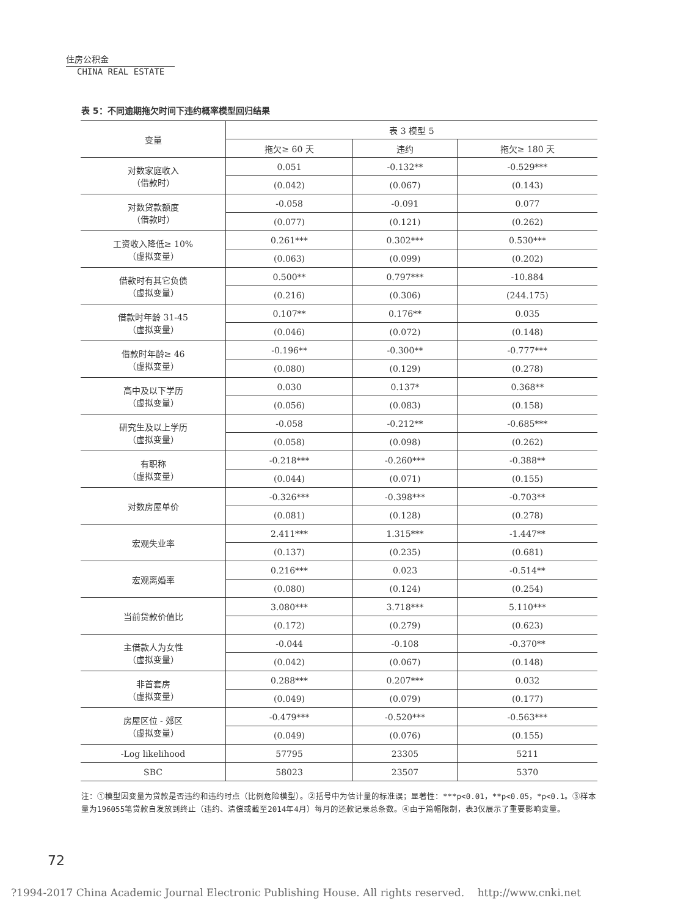住房公积金
CHINA REAL ESTATE
表 5：不同逾期拖欠时间下违约概率模型回归结果
| 变量 | 表 3 模型 5 | | |
| --- | --- | --- | --- |
| | 拖欠≥ 60 天 | 违约 | 拖欠≥ 180 天 |
| 对数家庭收入 （借款时） | 0.051 | -0.132** | -0.529*** |
| | (0.042) | (0.067) | (0.143) |
| 对数贷款额度 （借款时） | -0.058 | -0.091 | 0.077 |
| | (0.077) | (0.121) | (0.262) |
| 工资收入降低≥ 10% （虚拟变量） | 0.261*** | 0.302*** | 0.530*** |
| | (0.063) | (0.099) | (0.202) |
| 借款时有其它负债 （虚拟变量） | 0.500** | 0.797*** | -10.884 |
| | (0.216) | (0.306) | (244.175) |
| 借款时年龄 31-45 （虚拟变量） | 0.107** | 0.176** | 0.035 |
| | (0.046) | (0.072) | (0.148) |
| 借款时年龄≥ 46 （虚拟变量） | -0.196** | -0.300** | -0.777*** |
| | (0.080) | (0.129) | (0.278) |
| 高中及以下学历 （虚拟变量） | 0.030 | 0.137* | 0.368** |
| | (0.056) | (0.083) | (0.158) |
| 研究生及以上学历 （虚拟变量） | -0.058 | -0.212** | -0.685*** |
| | (0.058) | (0.098) | (0.262) |
| 有职称 （虚拟变量） | -0.218*** | -0.260*** | -0.388** |
| | (0.044) | (0.071) | (0.155) |
| 对数房屋单价 | -0.326*** | -0.398*** | -0.703** |
| | (0.081) | (0.128) | (0.278) |
| 宏观失业率 | 2.411*** | 1.315*** | -1.447** |
| | (0.137) | (0.235) | (0.681) |
| 宏观离婚率 | 0.216*** | 0.023 | -0.514** |
| | (0.080) | (0.124) | (0.254) |
| 当前贷款价值比 | 3.080*** | 3.718*** | 5.110*** |
| | (0.172) | (0.279) | (0.623) |
| 主借款人为女性 （虚拟变量） | -0.044 | -0.108 | -0.370** |
| | (0.042) | (0.067) | (0.148) |
| 非首套房 （虚拟变量） | 0.288*** | 0.207*** | 0.032 |
| | (0.049) | (0.079) | (0.177) |
| 房屋区位 - 郊区 （虚拟变量） | -0.479*** | -0.520*** | -0.563*** |
| | (0.049) | (0.076) | (0.155) |
| -Log likelihood | 57795 | 23305 | 5211 |
| SBC | 58023 | 23507 | 5370 |
注：①模型因变量为贷款是否违约和违约时点（比例危险模型）。②括号中为估计量的标准误；显著性：***p<0.01，**p<0.05，*p<0.1。③样本量为196055笔贷款自发放到终止（违约、清偿或截至2014年4月）每月的还款记录总条数。④由于篇幅限制，表3仅展示了重要影响变量。
72
?1994-2017 China Academic Journal Electronic Publishing House. All rights reserved. http://www.cnki.net